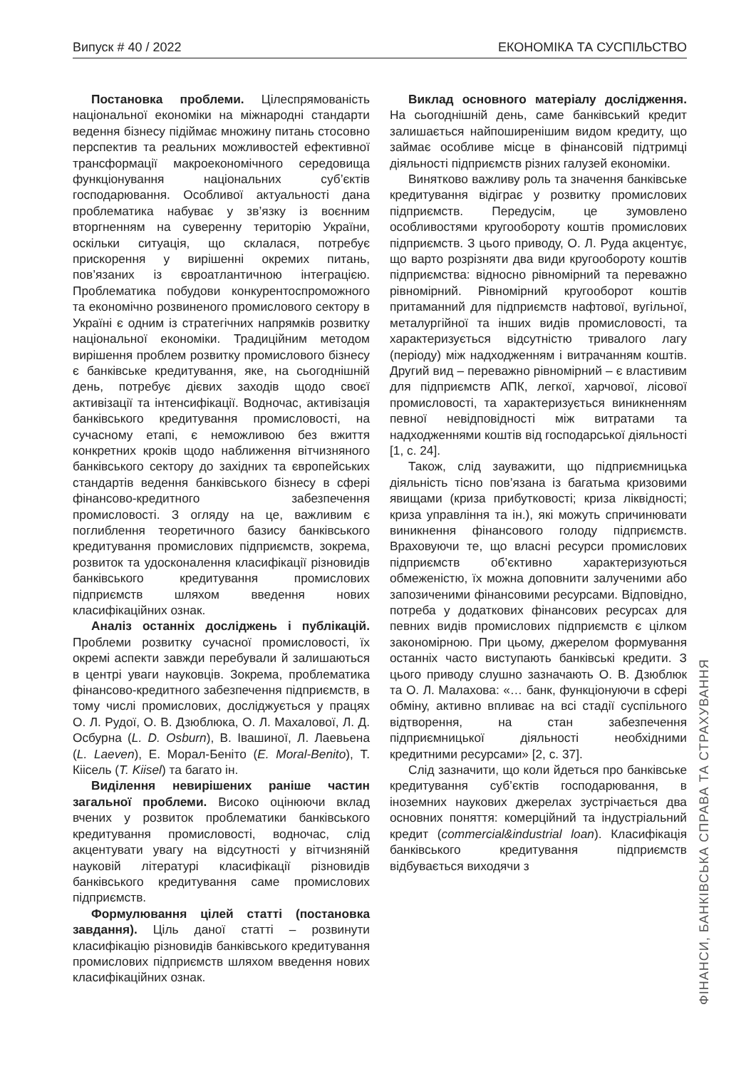Випуск # 40 / 2022 ЕКОНОМІКА ТА СУСПІЛЬСТВО
Постановка проблеми. Цілеспрямованість національної економіки на міжнародні стандарти ведення бізнесу підіймає множину питань стосовно перспектив та реальних можливостей ефективної трансформації макроекономічного середовища функціонування національних суб’єктів господарювання. Особливої актуальності дана проблематика набуває у зв’язку із воєнним вторгненням на суверенну територію України, оскільки ситуація, що склалася, потребує прискорення у вирішенні окремих питань, пов’язаних із євроатлантичною інтеграцією. Проблематика побудови конкурентоспроможного та економічно розвиненого промислового сектору в Україні є одним із стратегічних напрямків розвитку національної економіки. Традиційним методом вирішення проблем розвитку промислового бізнесу є банківське кредитування, яке, на сьогоднішній день, потребує дієвих заходів щодо своєї активізації та інтенсифікації. Водночас, активізація банківського кредитування промисловості, на сучасному етапі, є неможливою без вжиття конкретних кроків щодо наближення вітчизняного банківського сектору до західних та європейських стандартів ведення банківського бізнесу в сфері фінансово-кредитного забезпечення промисловості. З огляду на це, важливим є поглиблення теоретичного базису банківського кредитування промислових підприємств, зокрема, розвиток та удосконалення класифікації різновидів банківського кредитування промислових підприємств шляхом введення нових класифікаційних ознак.
Аналіз останніх досліджень і публікацій. Проблеми розвитку сучасної промисловості, їх окремі аспекти завжди перебували й залишаються в центрі уваги науковців. Зокрема, проблематика фінансово-кредитного забезпечення підприємств, в тому числі промислових, досліджується у працях О. Л. Рудої, О. В. Дзюблюка, О. Л. Махалової, Л. Д. Осбурна (L. D. Osburn), В. Івашиної, Л. Лаевьена (L. Laeven), Е. Морал-Беніто (E. Moral-Benito), Т. Кіісель (T. Kiisel) та багато ін.
Виділення невирішених раніше частин загальної проблеми. Високо оцінюючи вклад вчених у розвиток проблематики банківського кредитування промисловості, водночас, слід акцентувати увагу на відсутності у вітчизняній науковій літературі класифікації різновидів банківського кредитування саме промислових підприємств.
Формулювання цілей статті (постановка завдання). Ціль даної статті – розвинути класифікацію різновидів банківського кредитування промислових підприємств шляхом введення нових класифікаційних ознак.
Виклад основного матеріалу дослідження. На сьогоднішній день, саме банківський кредит залишається найпоширенішим видом кредиту, що займає особливе місце в фінансовій підтримці діяльності підприємств різних галузей економіки.
Винятково важливу роль та значення банківське кредитування відіграє у розвитку промислових підприємств. Передусім, це зумовлено особливостями кругообороту коштів промислових підприємств. З цього приводу, О. Л. Руда акцентує, що варто розрізняти два види кругообороту коштів підприємства: відносно рівномірний та переважно рівномірний. Рівномірний кругооборот коштів притаманний для підприємств нафтової, вугільної, металургійної та інших видів промисловості, та характеризується відсутністю тривалого лагу (періоду) між надходженням і витрачанням коштів. Другий вид – переважно рівномірний – є властивим для підприємств АПК, легкої, харчової, лісової промисловості, та характеризується виникненням певної невідповідності між витратами та надходженнями коштів від господарської діяльності [1, с. 24].
Також, слід зауважити, що підприємницька діяльність тісно пов’язана із багатьма кризовими явищами (криза прибутковості; криза ліквідності; криза управління та ін.), які можуть спричинювати виникнення фінансового голоду підприємств. Враховуючи те, що власні ресурси промислових підприємств об’єктивно характеризуються обмеженістю, їх можна доповнити залученими або запозиченими фінансовими ресурсами. Відповідно, потреба у додаткових фінансових ресурсах для певних видів промислових підприємств є цілком закономірною. При цьому, джерелом формування останніх часто виступають банківські кредити. З цього приводу слушно зазначають О. В. Дзюблюк та О. Л. Малахова: «… банк, функціонуючи в сфері обміну, активно впливає на всі стадії суспільного відтворення, на стан забезпечення підприємницької діяльності необхідними кредитними ресурсами» [2, с. 37].
Слід зазначити, що коли йдеться про банківське кредитування суб’єктів господарювання, в іноземних наукових джерелах зустрічається два основних поняття: комерційний та індустріальний кредит (commercial&industrial loan). Класифікація банківського кредитування підприємств відбувається виходячи з
ФІНАНСИ, БАНКІВСЬКА СПРАВА ТА СТРАХУВАННЯ